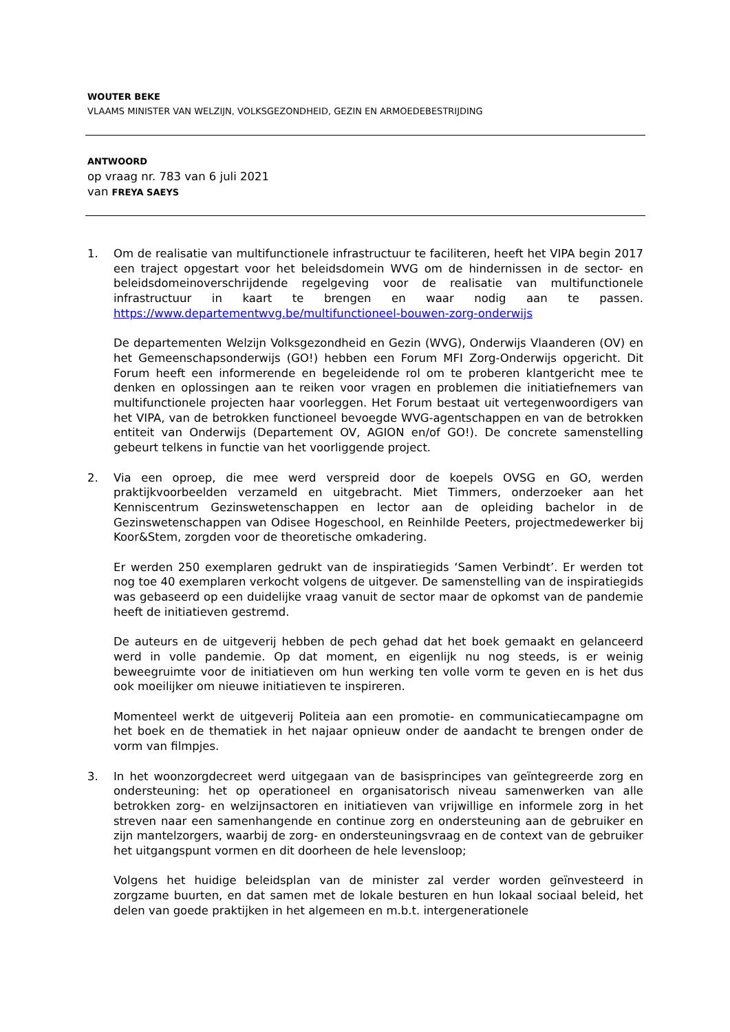WOUTER BEKE
VLAAMS MINISTER VAN WELZIJN, VOLKSGEZONDHEID, GEZIN EN ARMOEDEBESTRIJDING
ANTWOORD
op vraag nr. 783 van 6 juli 2021
van FREYA SAEYS
1. Om de realisatie van multifunctionele infrastructuur te faciliteren, heeft het VIPA begin 2017 een traject opgestart voor het beleidsdomein WVG om de hindernissen in de sector- en beleidsdomeinoverschrijdende regelgeving voor de realisatie van multifunctionele infrastructuur in kaart te brengen en waar nodig aan te passen. https://www.departementwvg.be/multifunctioneel-bouwen-zorg-onderwijs
De departementen Welzijn Volksgezondheid en Gezin (WVG), Onderwijs Vlaanderen (OV) en het Gemeenschapsonderwijs (GO!) hebben een Forum MFI Zorg-Onderwijs opgericht. Dit Forum heeft een informerende en begeleidende rol om te proberen klantgericht mee te denken en oplossingen aan te reiken voor vragen en problemen die initiatiefnemers van multifunctionele projecten haar voorleggen. Het Forum bestaat uit vertegenwoordigers van het VIPA, van de betrokken functioneel bevoegde WVG-agentschappen en van de betrokken entiteit van Onderwijs (Departement OV, AGION en/of GO!). De concrete samenstelling gebeurt telkens in functie van het voorliggende project.
2. Via een oproep, die mee werd verspreid door de koepels OVSG en GO, werden praktijkvoorbeelden verzameld en uitgebracht. Miet Timmers, onderzoeker aan het Kenniscentrum Gezinswetenschappen en lector aan de opleiding bachelor in de Gezinswetenschappen van Odisee Hogeschool, en Reinhilde Peeters, projectmedewerker bij Koor&Stem, zorgden voor de theoretische omkadering.
Er werden 250 exemplaren gedrukt van de inspiratiegids ‘Samen Verbindt’. Er werden tot nog toe 40 exemplaren verkocht volgens de uitgever. De samenstelling van de inspiratiegids was gebaseerd op een duidelijke vraag vanuit de sector maar de opkomst van de pandemie heeft de initiatieven gestremd.
De auteurs en de uitgeverij hebben de pech gehad dat het boek gemaakt en gelanceerd werd in volle pandemie. Op dat moment, en eigenlijk nu nog steeds, is er weinig beweegruimte voor de initiatieven om hun werking ten volle vorm te geven en is het dus ook moeilijker om nieuwe initiatieven te inspireren.
Momenteel werkt de uitgeverij Politeia aan een promotie- en communicatiecampagne om het boek en de thematiek in het najaar opnieuw onder de aandacht te brengen onder de vorm van filmpjes.
3. In het woonzorgdecreet werd uitgegaan van de basisprincipes van geïntegreerde zorg en ondersteuning: het op operationeel en organisatorisch niveau samenwerken van alle betrokken zorg- en welzijnsactoren en initiatieven van vrijwillige en informele zorg in het streven naar een samenhangende en continue zorg en ondersteuning aan de gebruiker en zijn mantelzorgers, waarbij de zorg- en ondersteuningsvraag en de context van de gebruiker het uitgangspunt vormen en dit doorheen de hele levensloop;
Volgens het huidige beleidsplan van de minister zal verder worden geïnvesteerd in zorgzame buurten, en dat samen met de lokale besturen en hun lokaal sociaal beleid, het delen van goede praktijken in het algemeen en m.b.t. intergenerationele